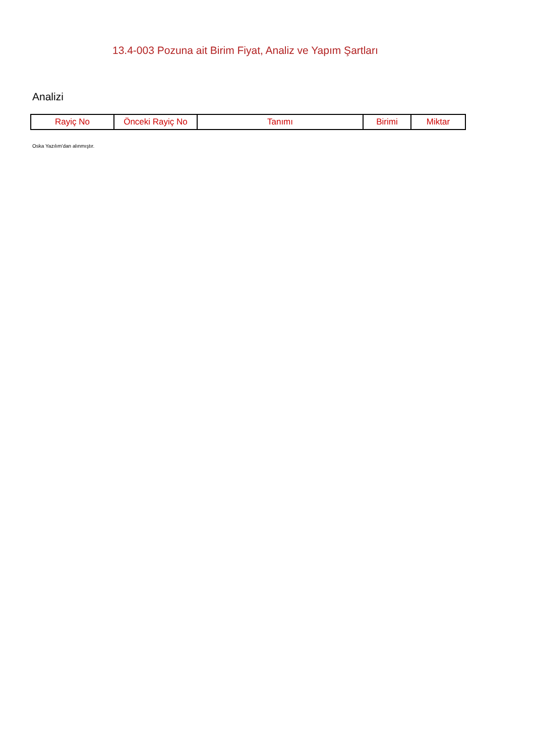13.4-003 Pozuna ait Birim Fiyat, Analiz ve Yapım Şartları
Analizi
| Rayiç No | Önceki Rayiç No | Tanımı | Birimi | Miktar |
| --- | --- | --- | --- | --- |
Oska Yazılım'dan alınmıştır.